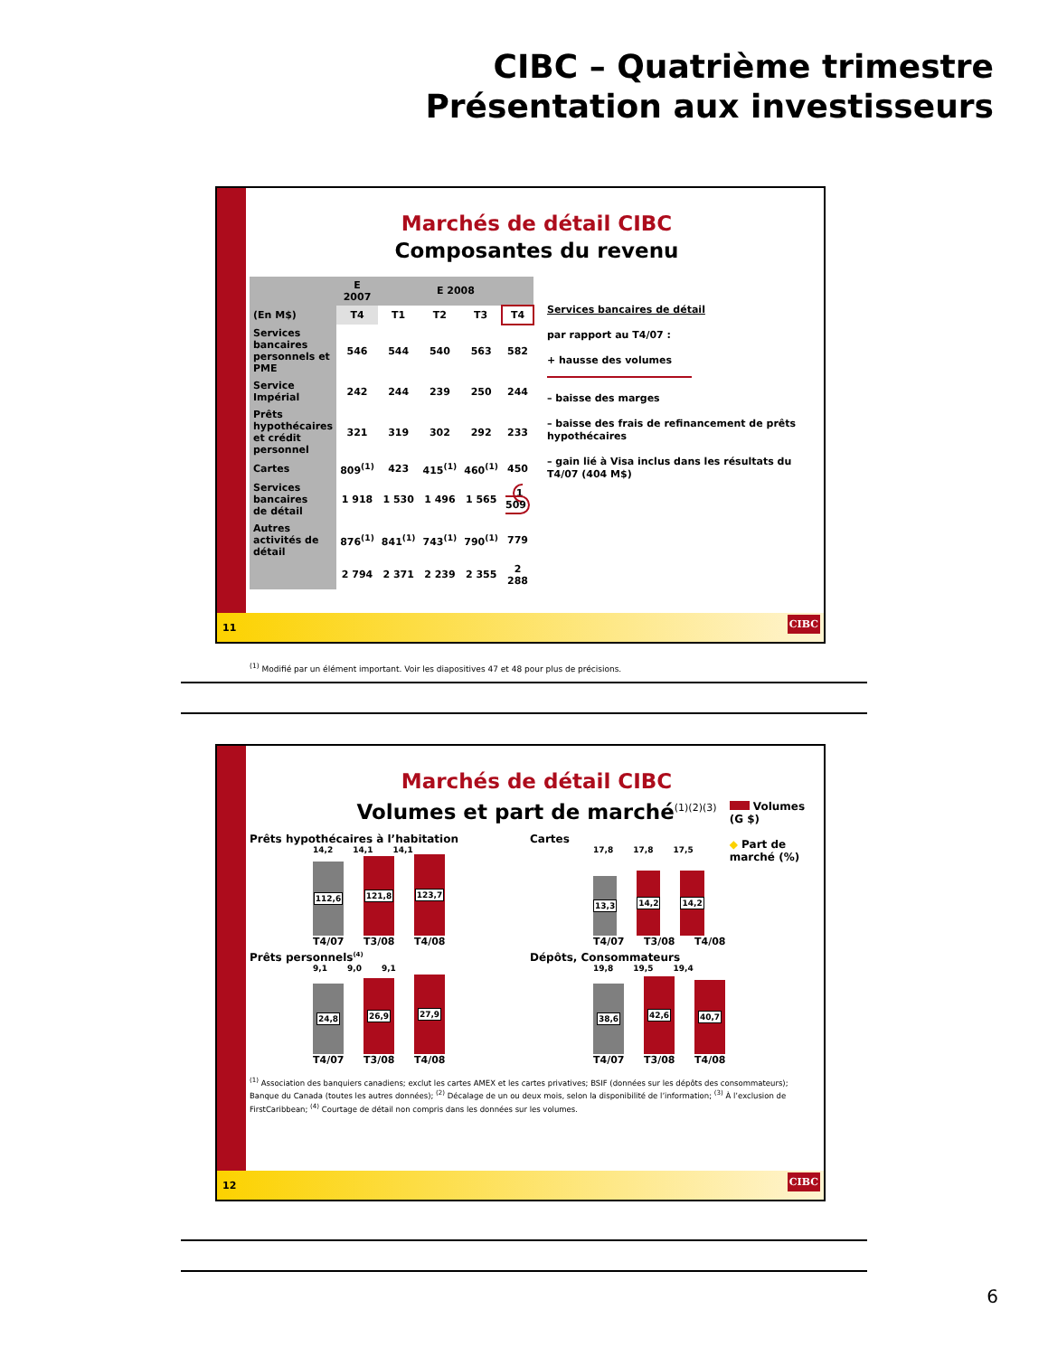CIBC – Quatrième trimestre
Présentation aux investisseurs
Marchés de détail CIBC
Composantes du revenu
| | E 2007 | E 2008 | | | |
| --- | --- | --- | --- | --- | --- |
| (En M$) | T4 | T1 | T2 | T3 | T4 |
| Services bancaires personnels et PME | 546 | 544 | 540 | 563 | 582 |
| Service Impérial | 242 | 244 | 239 | 250 | 244 |
| Prêts hypothécaires et crédit personnel | 321 | 319 | 302 | 292 | 233 |
| Cartes | 809<sup>(1)</sup> | 423 | 415<sup>(1)</sup> | 460<sup>(1)</sup> | 450 |
| Services bancaires de détail | 1 918 | 1 530 | 1 496 | 1 565 | 1 509 |
| Autres activités de détail | 876<sup>(1)</sup> | 841<sup>(1)</sup> | 743<sup>(1)</sup> | 790<sup>(1)</sup> | 779 |
| | 2 794 | 2 371 | 2 239 | 2 355 | 2 288 |
Services bancaires de détail
par rapport au T4/07 :
+ hausse des volumes
– baisse des marges
– baisse des frais de refinancement de prêts hypothécaires
– gain lié à Visa inclus dans les résultats du T4/07 (404 M$)
<sup>(1)</sup> Modifié par un élément important. Voir les diapositives 47 et 48 pour plus de précisions.
11
CIBC
Marchés de détail CIBC
Volumes et part de marché<sup>(1)(2)(3)</sup>
Prêts hypothécaires à l’habitation
14,2 14,1 14,1
112,6
121,8
123,7
T4/07 T3/08 T4/08
Cartes
17,8 17,8 17,5
13,3
14,2
14,2
Volumes (G $)
◆ Part de marché (%)
T4/07 T3/08 T4/08
Prêts personnels<sup>(4)</sup>
9,1 9,0 9,1
24,8
26,9
27,9
T4/07 T3/08 T4/08
Dépôts, Consommateurs
19,8 19,5 19,4
38,6
42,6
40,7
T4/07 T3/08 T4/08
<sup>(1)</sup> Association des banquiers canadiens; exclut les cartes AMEX et les cartes privatives; BSIF (données sur les dépôts des consommateurs); Banque du Canada (toutes les autres données); <sup>(2)</sup> Décalage de un ou deux mois, selon la disponibilité de l’information; <sup>(3)</sup> À l’exclusion de FirstCaribbean; <sup>(4)</sup> Courtage de détail non compris dans les données sur les volumes.
12
CIBC
6